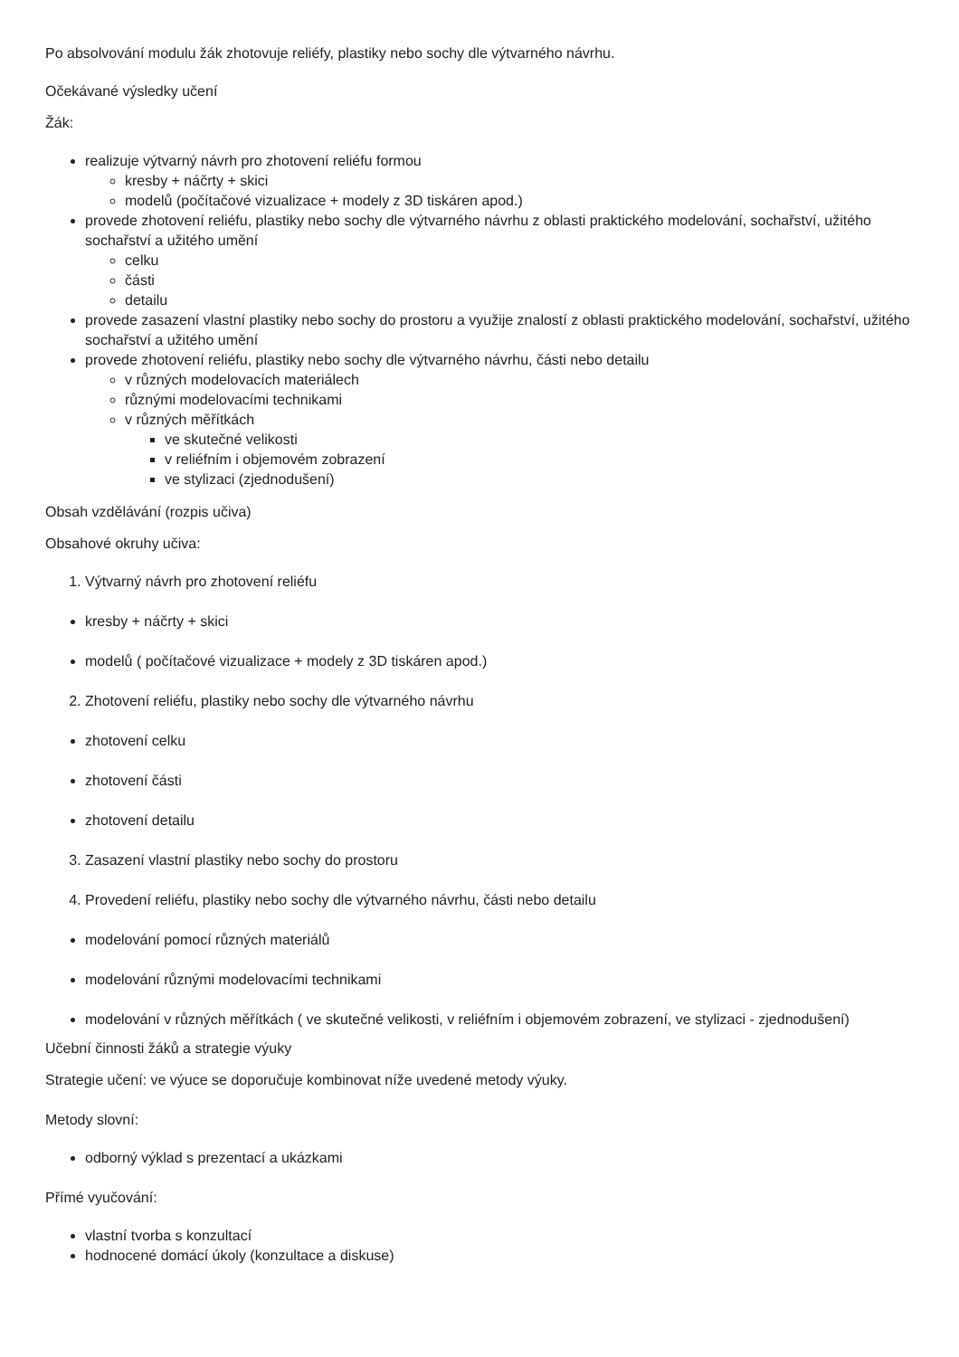Po absolvování modulu žák zhotovuje reliéfy, plastiky nebo sochy dle výtvarného návrhu.
Očekávané výsledky učení
Žák:
realizuje výtvarný návrh pro zhotovení reliéfu formou
kresby + náčrty + skici
modelů (počítačové vizualizace + modely z 3D tiskáren apod.)
provede zhotovení reliéfu, plastiky nebo sochy dle výtvarného návrhu z oblasti praktického modelování, sochařství, užitého sochařství a užitého umění
celku
části
detailu
provede zasazení vlastní plastiky nebo sochy do prostoru a využije znalostí z oblasti praktického modelování, sochařství, užitého sochařství a užitého umění
provede zhotovení reliéfu, plastiky nebo sochy dle výtvarného návrhu, části nebo detailu
v různých modelovacích materiálech
různými modelovacími technikami
v různých měřítkách
ve skutečné velikosti
v reliéfním i objemovém zobrazení
ve stylizaci (zjednodušení)
Obsah vzdělávání (rozpis učiva)
Obsahové okruhy učiva:
1. Výtvarný návrh pro zhotovení reliéfu
kresby + náčrty + skici
modelů ( počítačové vizualizace + modely z 3D tiskáren apod.)
2. Zhotovení reliéfu, plastiky nebo sochy dle výtvarného návrhu
zhotovení celku
zhotovení části
zhotovení detailu
3. Zasazení vlastní plastiky nebo sochy do prostoru
4. Provedení reliéfu, plastiky nebo sochy dle výtvarného návrhu, části nebo detailu
modelování pomocí různých materiálů
modelování různými modelovacími technikami
modelování v různých měřítkách ( ve skutečné velikosti, v reliéfním i objemovém zobrazení, ve stylizaci - zjednodušení)
Učební činnosti žáků a strategie výuky
Strategie učení: ve výuce se doporučuje kombinovat níže uvedené metody výuky.
Metody slovní:
odborný výklad s prezentací a ukázkami
Přímé vyučování:
vlastní tvorba s konzultací
hodnocené domácí úkoly (konzultace a diskuse)